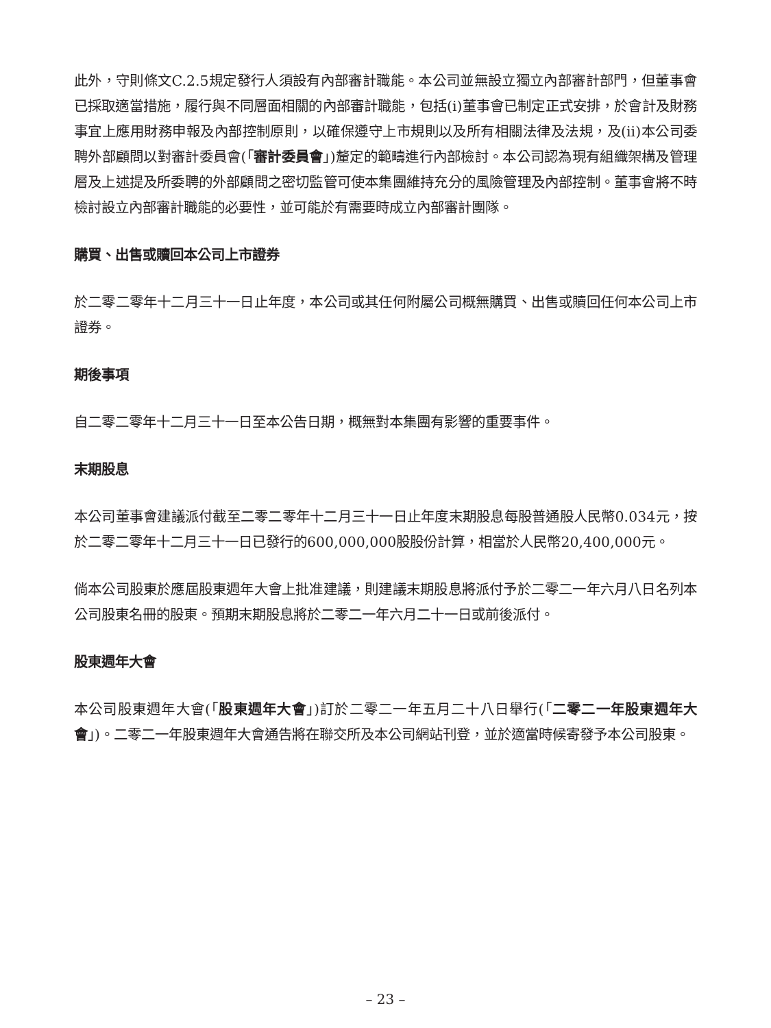此外，守則條文C.2.5規定發行人須設有內部審計職能。本公司並無設立獨立內部審計部門，但董事會已採取適當措施，履行與不同層面相關的內部審計職能，包括(i)董事會已制定正式安排，於會計及財務事宜上應用財務申報及內部控制原則，以確保遵守上市規則以及所有相關法律及法規，及(ii)本公司委聘外部顧問以對審計委員會(「審計委員會」)釐定的範疇進行內部檢討。本公司認為現有組織架構及管理層及上述提及所委聘的外部顧問之密切監管可使本集團維持充分的風險管理及內部控制。董事會將不時檢討設立內部審計職能的必要性，並可能於有需要時成立內部審計團隊。
購買、出售或贖回本公司上市證券
於二零二零年十二月三十一日止年度，本公司或其任何附屬公司概無購買、出售或贖回任何本公司上市證券。
期後事項
自二零二零年十二月三十一日至本公告日期，概無對本集團有影響的重要事件。
末期股息
本公司董事會建議派付截至二零二零年十二月三十一日止年度末期股息每股普通股人民幣0.034元，按於二零二零年十二月三十一日已發行的600,000,000股股份計算，相當於人民幣20,400,000元。
倘本公司股東於應屆股東週年大會上批准建議，則建議末期股息將派付予於二零二一年六月八日名列本公司股東名冊的股東。預期末期股息將於二零二一年六月二十一日或前後派付。
股東週年大會
本公司股東週年大會(「股東週年大會」)訂於二零二一年五月二十八日舉行(「二零二一年股東週年大會」)。二零二一年股東週年大會通告將在聯交所及本公司網站刊登，並於適當時候寄發予本公司股東。
– 23 –